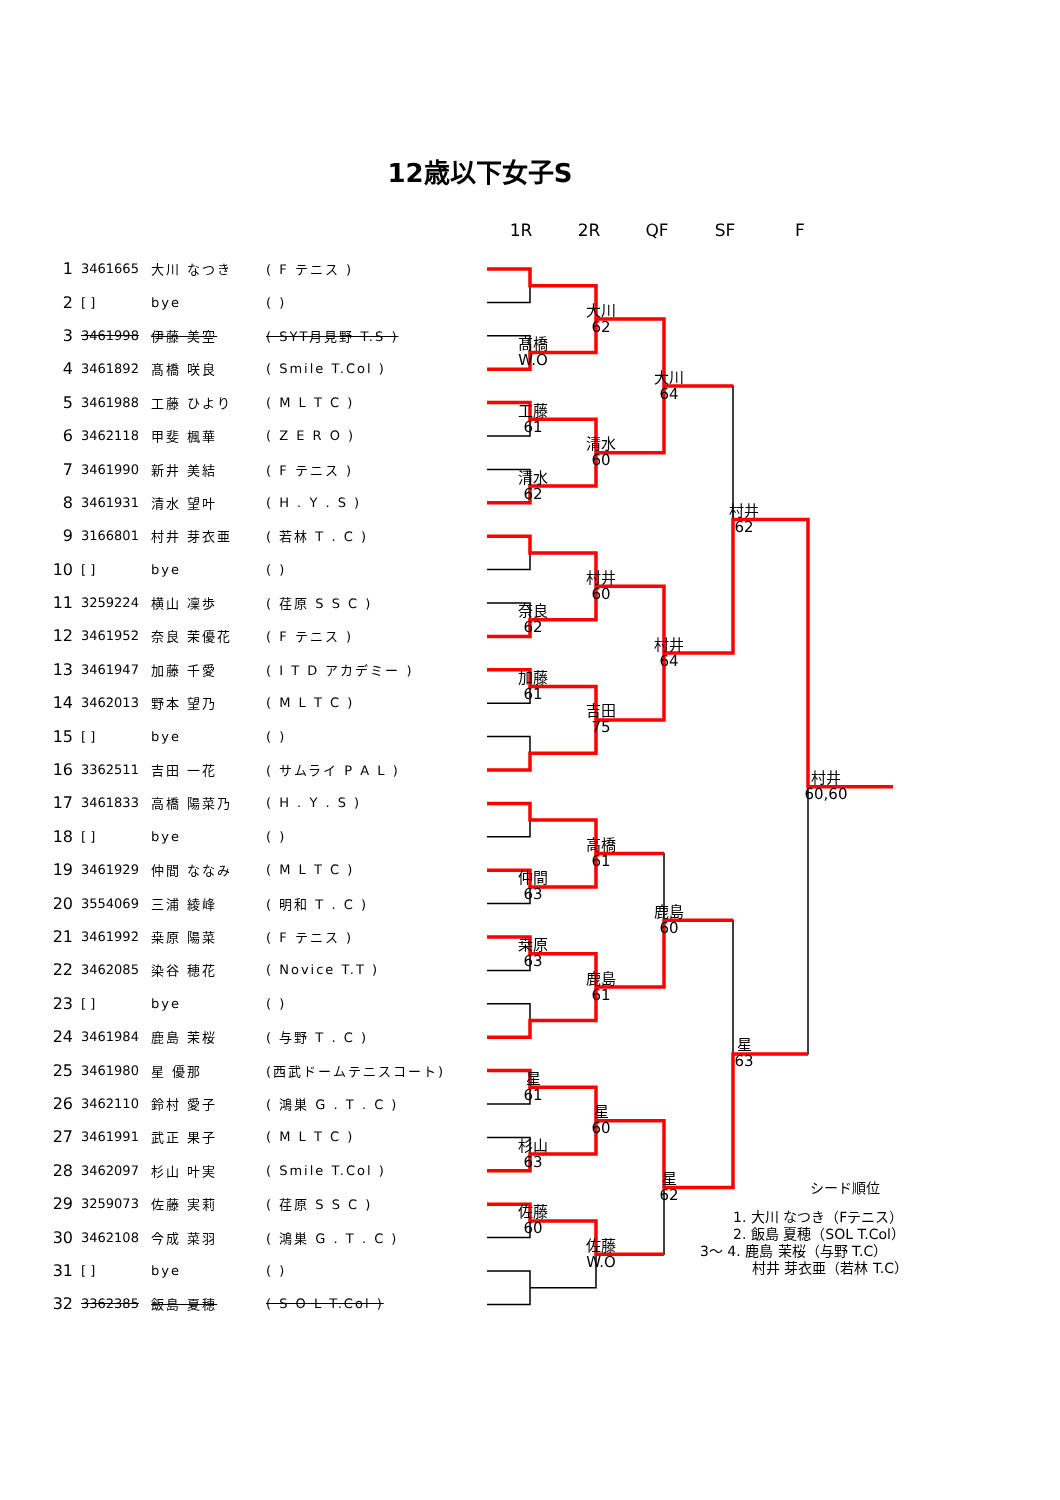12歳以下女子S
1R 2R QF SF F
| 1 | 3461665 | 大川 なつき | ( F テニス ) | | | 大川 62 | 大川 64 | 村井 62 | 村井 60,60 |
| 2 | [ ] | bye | ( ) | | | | | | |
| 3 | 3461998 | 伊藤 美空 | ( SYT月見野 T.S ) | | 髙橋 W.O | | | | |
| 4 | 3461892 | 髙橋 咲良 | ( Smile T.Col ) | | | | | | |
| 5 | 3461988 | 工藤 ひより | ( M L T C ) | | 工藤 61 | 清水 60 | | | |
| 6 | 3462118 | 甲斐 楓華 | ( Z E R O ) | | | | | | |
| 7 | 3461990 | 新井 美結 | ( F テニス ) | | 清水 62 | | | | |
| 8 | 3461931 | 清水 望叶 | ( H . Y . S ) | | | | | | |
| 9 | 3166801 | 村井 芽衣亜 | ( 若林 T . C ) | | | 村井 60 | 村井 64 | | |
| 10 | [ ] | bye | ( ) | | | | | | |
| 11 | 3259224 | 横山 凜歩 | ( 荏原 S S C ) | | 奈良 62 | | | | |
| 12 | 3461952 | 奈良 茉優花 | ( F テニス ) | | | | | | |
| 13 | 3461947 | 加藤 千愛 | ( I T D アカデミー ) | | 加藤 61 | 吉田 75 | | | |
| 14 | 3462013 | 野本 望乃 | ( M L T C ) | | | | | | |
| 15 | [ ] | bye | ( ) | | | | | | |
| 16 | 3362511 | 吉田 一花 | ( サムライ P A L ) | | | | | | |
| 17 | 3461833 | 高橋 陽菜乃 | ( H . Y . S ) | | | 高橋 61 | 鹿島 60 | 星 63 | |
| 18 | [ ] | bye | ( ) | | | | | | |
| 19 | 3461929 | 仲間 ななみ | ( M L T C ) | | 仲間 63 | | | | |
| 20 | 3554069 | 三浦 綾峰 | ( 明和 T . C ) | | | | | | |
| 21 | 3461992 | 桒原 陽菜 | ( F テニス ) | | 桒原 63 | 鹿島 61 | | | |
| 22 | 3462085 | 染谷 穂花 | ( Novice T.T ) | | | | | | |
| 23 | [ ] | bye | ( ) | | | | | | |
| 24 | 3461984 | 鹿島 茉桜 | ( 与野 T . C ) | | | | | | |
| 25 | 3461980 | 星 優那 | (西武ドームテニスコート) | | 星 61 | 星 60 | 星 62 | | |
| 26 | 3462110 | 鈴村 愛子 | ( 鴻巣 G . T . C ) | | | | | | |
| 27 | 3461991 | 武正 果子 | ( M L T C ) | | 杉山 63 | | | | |
| 28 | 3462097 | 杉山 叶実 | ( Smile T.Col ) | | | | | | |
| 29 | 3259073 | 佐藤 実莉 | ( 荏原 S S C ) | | 佐藤 60 | 佐藤 W.O | | | |
| 30 | 3462108 | 今成 菜羽 | ( 鴻巣 G . T . C ) | | | | | | |
| 31 | [ ] | bye | ( ) | | | | | | |
| 32 | 3362385 | 飯島 夏穂 | ( S O L T.Col ) | | | | | | |
シード順位
1. 大川 なつき（Fテニス）
2. 飯島 夏穂（SOL T.Col）
3～ 4. 鹿島 茉桜（与野 T.C）
村井 芽衣亜（若林 T.C）